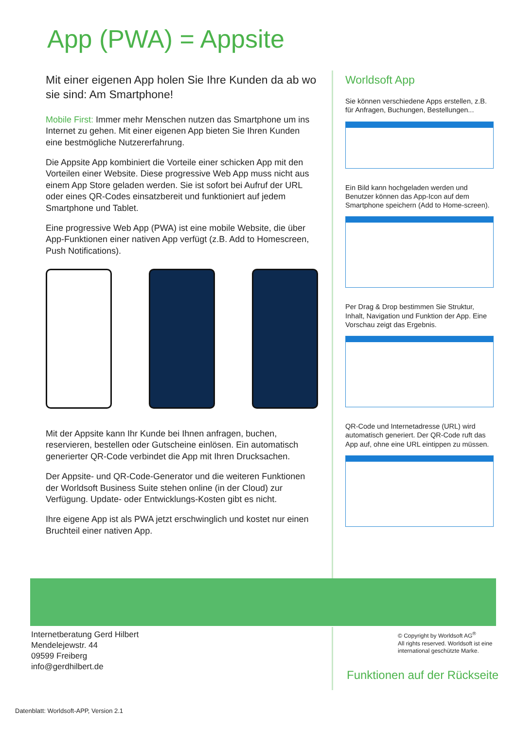App (PWA) = Appsite
Mit einer eigenen App holen Sie Ihre Kunden da ab wo sie sind: Am Smartphone!
Mobile First: Immer mehr Menschen nutzen das Smartphone um ins Internet zu gehen. Mit einer eigenen App bieten Sie Ihren Kunden eine bestmögliche Nutzererfahrung.
Die Appsite App kombiniert die Vorteile einer schicken App mit den Vorteilen einer Website. Diese progressive Web App muss nicht aus einem App Store geladen werden. Sie ist sofort bei Aufruf der URL oder eines QR-Codes einsatzbereit und funktioniert auf jedem Smartphone und Tablet.
Eine progressive Web App (PWA) ist eine mobile Website, die über App-Funktionen einer nativen App verfügt (z.B. Add to Homescreen, Push Notifications).
Mit der Appsite kann Ihr Kunde bei Ihnen anfragen, buchen, reservieren, bestellen oder Gutscheine einlösen. Ein automatisch generierter QR-Code verbindet die App mit Ihren Drucksachen.
Der Appsite- und QR-Code-Generator und die weiteren Funktionen der Worldsoft Business Suite stehen online (in der Cloud) zur Verfügung. Update- oder Entwicklungs-Kosten gibt es nicht.
Ihre eigene App ist als PWA jetzt erschwinglich und kostet nur einen Bruchteil einer nativen App.
Worldsoft App
Sie können verschiedene Apps erstellen, z.B. für Anfragen, Buchungen, Bestellungen...
Ein Bild kann hochgeladen werden und Benutzer können das App-Icon auf dem Smartphone speichern (Add to Home-screen).
Per Drag & Drop bestimmen Sie Struktur, Inhalt, Navigation und Funktion der App. Eine Vorschau zeigt das Ergebnis.
QR-Code und Internetadresse (URL) wird automatisch generiert. Der QR-Code ruft das App auf, ohne eine URL eintippen zu müssen.
Internetberatung Gerd Hilbert
Mendelejewstr. 44
09599 Freiberg
info@gerdhilbert.de
© Copyright by Worldsoft AG<sup>®</sup>
All rights reserved. Worldsoft ist eine
international geschützte Marke.
Funktionen auf der Rückseite
Datenblatt: Worldsoft-APP, Version 2.1